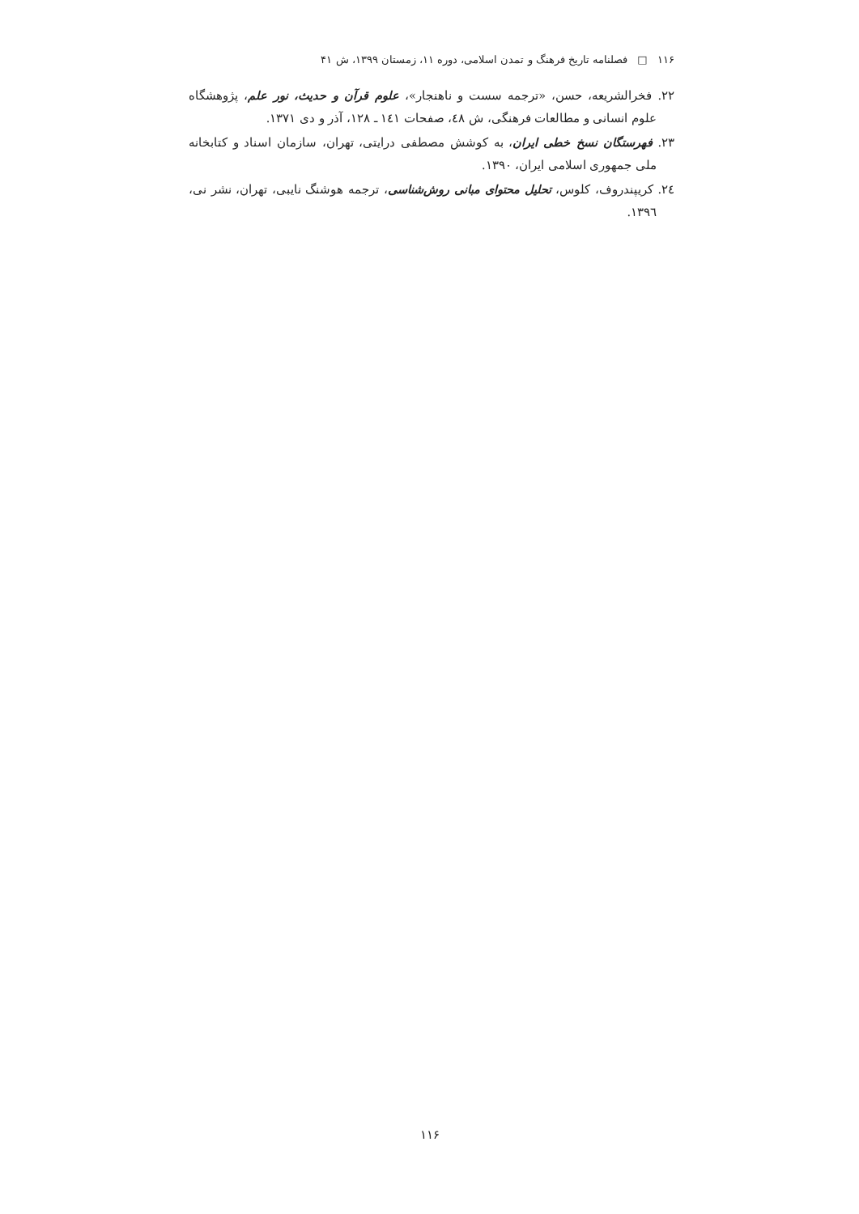١١۶ □ فصلنامه تاریخ فرهنگ و تمدن اسلامی، دوره ١١، زمستان ١٣٩٩، ش ۴١
٢٢. فخرالشریعه، حسن، «ترجمه سست و ناهنجار»، علوم قرآن و حدیث، نور علم، پژوهشگاه علوم انسانی و مطالعات فرهنگی، ش ٤٨، صفحات ١٤١ ـ ١٢٨، آذر و دی ١٣٧١.
٢٣. فهرستگان نسخ خطی ایران، به کوشش مصطفی درایتی، تهران، سازمان اسناد و کتابخانه ملی جمهوری اسلامی ایران، ١٣٩٠.
٢٤. کریپندروف، کلوس، تحلیل محتوای مبانی روش‌شناسی، ترجمه هوشنگ نایبی، تهران، نشر نی، ١٣٩٦.
١١۶